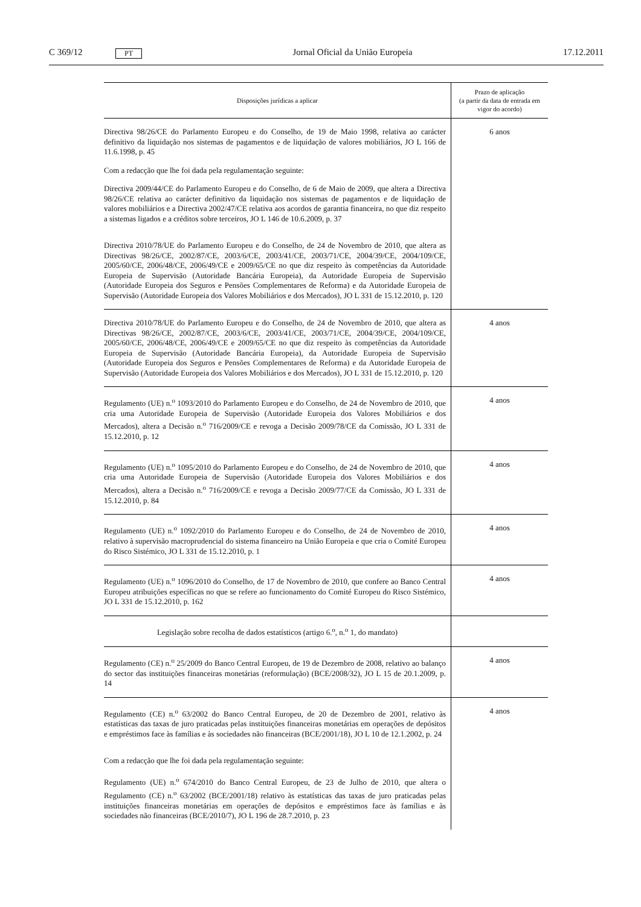C 369/12 PT Jornal Oficial da União Europeia 17.12.2011
| Disposições jurídicas a aplicar | Prazo de aplicação (a partir da data de entrada em vigor do acordo) |
| --- | --- |
| Directiva 98/26/CE do Parlamento Europeu e do Conselho, de 19 de Maio 1998, relativa ao carácter definitivo da liquidação nos sistemas de pagamentos e de liquidação de valores mobiliários, JO L 166 de 11.6.1998, p. 45 Com a redacção que lhe foi dada pela regulamentação seguinte: Directiva 2009/44/CE do Parlamento Europeu e do Conselho, de 6 de Maio de 2009, que altera a Directiva 98/26/CE relativa ao carácter definitivo da liquidação nos sistemas de pagamentos e de liquidação de valores mobiliários e a Directiva 2002/47/CE relativa aos acordos de garantia financeira, no que diz respeito a sistemas ligados e a créditos sobre terceiros, JO L 146 de 10.6.2009, p. 37 Directiva 2010/78/UE do Parlamento Europeu e do Conselho, de 24 de Novembro de 2010, que altera as Directivas 98/26/CE, 2002/87/CE, 2003/6/CE, 2003/41/CE, 2003/71/CE, 2004/39/CE, 2004/109/CE, 2005/60/CE, 2006/48/CE, 2006/49/CE e 2009/65/CE no que diz respeito às competências da Autoridade Europeia de Supervisão (Autoridade Bancária Europeia), da Autoridade Europeia de Supervisão (Autoridade Europeia dos Seguros e Pensões Complementares de Reforma) e da Autoridade Europeia de Supervisão (Autoridade Europeia dos Valores Mobiliários e dos Mercados), JO L 331 de 15.12.2010, p. 120 | 6 anos |
| Directiva 2010/78/UE do Parlamento Europeu e do Conselho, de 24 de Novembro de 2010, que altera as Directivas 98/26/CE, 2002/87/CE, 2003/6/CE, 2003/41/CE, 2003/71/CE, 2004/39/CE, 2004/109/CE, 2005/60/CE, 2006/48/CE, 2006/49/CE e 2009/65/CE no que diz respeito às competências da Autoridade Europeia de Supervisão (Autoridade Bancária Europeia), da Autoridade Europeia de Supervisão (Autoridade Europeia dos Seguros e Pensões Complementares de Reforma) e da Autoridade Europeia de Supervisão (Autoridade Europeia dos Valores Mobiliários e dos Mercados), JO L 331 de 15.12.2010, p. 120 | 4 anos |
| Regulamento (UE) n.<sup>o</sup> 1093/2010 do Parlamento Europeu e do Conselho, de 24 de Novembro de 2010, que cria uma Autoridade Europeia de Supervisão (Autoridade Europeia dos Valores Mobiliários e dos Mercados), altera a Decisão n.<sup>o</sup> 716/2009/CE e revoga a Decisão 2009/78/CE da Comissão, JO L 331 de 15.12.2010, p. 12 | 4 anos |
| Regulamento (UE) n.<sup>o</sup> 1095/2010 do Parlamento Europeu e do Conselho, de 24 de Novembro de 2010, que cria uma Autoridade Europeia de Supervisão (Autoridade Europeia dos Valores Mobiliários e dos Mercados), altera a Decisão n.<sup>o</sup> 716/2009/CE e revoga a Decisão 2009/77/CE da Comissão, JO L 331 de 15.12.2010, p. 84 | 4 anos |
| Regulamento (UE) n.<sup>o</sup> 1092/2010 do Parlamento Europeu e do Conselho, de 24 de Novembro de 2010, relativo à supervisão macroprudencial do sistema financeiro na União Europeia e que cria o Comité Europeu do Risco Sistémico, JO L 331 de 15.12.2010, p. 1 | 4 anos |
| Regulamento (UE) n.<sup>o</sup> 1096/2010 do Conselho, de 17 de Novembro de 2010, que confere ao Banco Central Europeu atribuições específicas no que se refere ao funcionamento do Comité Europeu do Risco Sistémico, JO L 331 de 15.12.2010, p. 162 | 4 anos |
| Legislação sobre recolha de dados estatísticos (artigo 6.<sup>o</sup>, n.<sup>o</sup> 1, do mandato) | |
| Regulamento (CE) n.<sup>o</sup> 25/2009 do Banco Central Europeu, de 19 de Dezembro de 2008, relativo ao balanço do sector das instituições financeiras monetárias (reformulação) (BCE/2008/32), JO L 15 de 20.1.2009, p. 14 | 4 anos |
| Regulamento (CE) n.<sup>o</sup> 63/2002 do Banco Central Europeu, de 20 de Dezembro de 2001, relativo às estatísticas das taxas de juro praticadas pelas instituições financeiras monetárias em operações de depósitos e empréstimos face às famílias e às sociedades não financeiras (BCE/2001/18), JO L 10 de 12.1.2002, p. 24 Com a redacção que lhe foi dada pela regulamentação seguinte: Regulamento (UE) n.<sup>o</sup> 674/2010 do Banco Central Europeu, de 23 de Julho de 2010, que altera o Regulamento (CE) n.<sup>o</sup> 63/2002 (BCE/2001/18) relativo às estatísticas das taxas de juro praticadas pelas instituições financeiras monetárias em operações de depósitos e empréstimos face às famílias e às sociedades não financeiras (BCE/2010/7), JO L 196 de 28.7.2010, p. 23 | 4 anos |